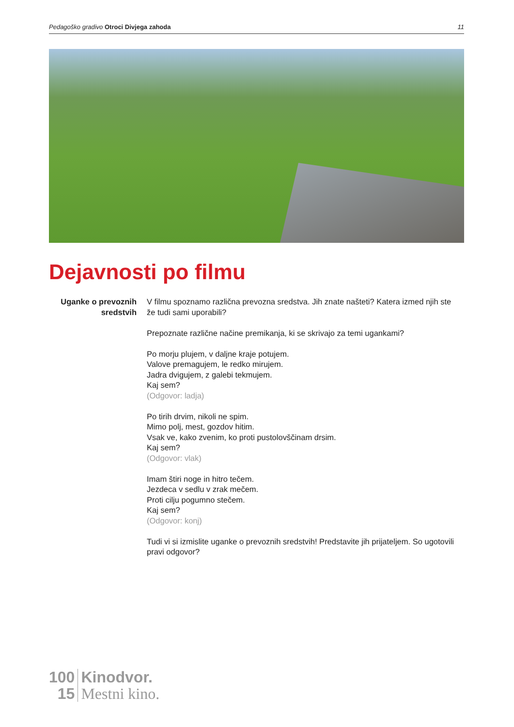Pedagoško gradivo Otroci Divjega zahoda 11
Dejavnosti po filmu
Uganke o prevoznih sredstvih
V filmu spoznamo različna prevozna sredstva. Jih znate našteti? Katera izmed njih ste že tudi sami uporabili?
Prepoznate različne načine premikanja, ki se skrivajo za temi ugankami?
Po morju plujem, v daljne kraje potujem.
Valove premagujem, le redko mirujem.
Jadra dvigujem, z galebi tekmujem.
Kaj sem?
(Odgovor: ladja)
Po tirih drvim, nikoli ne spim.
Mimo polj, mest, gozdov hitim.
Vsak ve, kako zvenim, ko proti pustolovščinam drsim.
Kaj sem?
(Odgovor: vlak)
Imam štiri noge in hitro tečem.
Jezdeca v sedlu v zrak mečem.
Proti cilju pogumno stečem.
Kaj sem?
(Odgovor: konj)
Tudi vi si izmislite uganke o prevoznih sredstvih! Predstavite jih prijateljem. So ugotovili pravi odgovor?
100
15
Kinodvor.
Mestni kino.